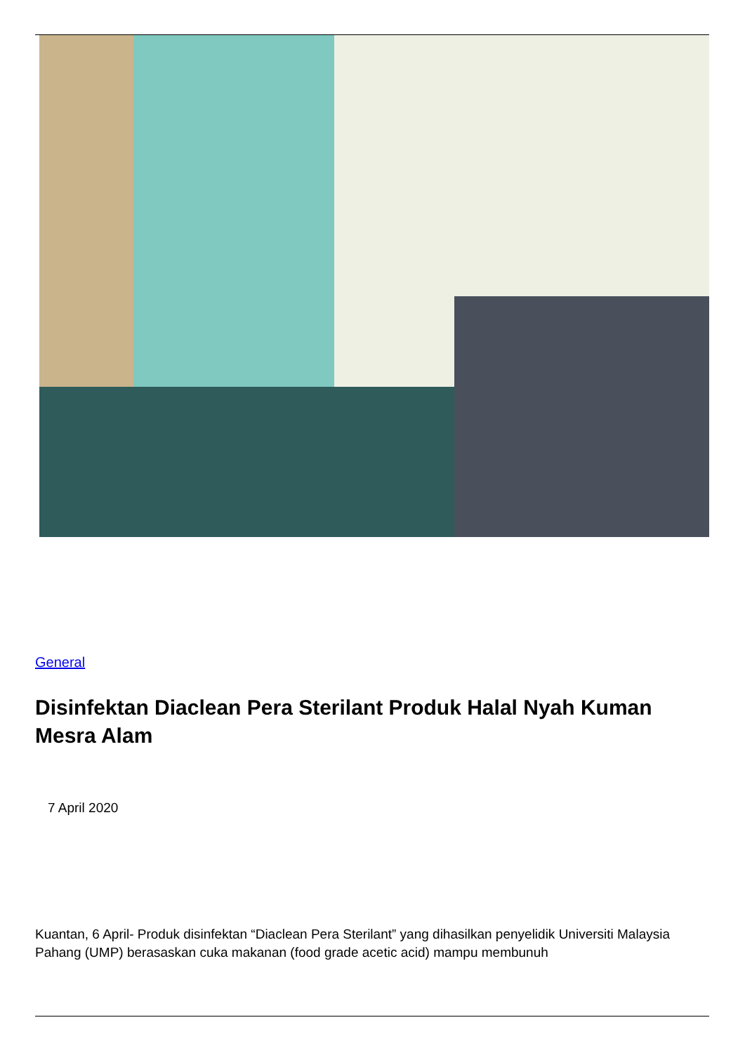General
Disinfektan Diaclean Pera Sterilant Produk Halal Nyah Kuman Mesra Alam
7 April 2020
Kuantan, 6 April- Produk disinfektan “Diaclean Pera Sterilant” yang dihasilkan penyelidik Universiti Malaysia Pahang (UMP) berasaskan cuka makanan (food grade acetic acid) mampu membunuh